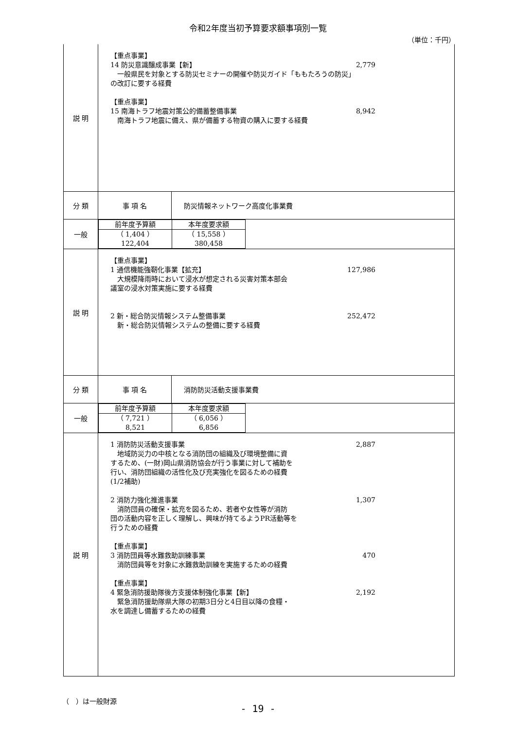令和2年度当初予算要求額事項別一覧
（単位：千円）
| 説 明 | 【重点事業】 14 防災意識醸成事業【新】 2,779 一般県民を対象とする防災セミナーの開催や防災ガイド「ももたろうの防災」 の改訂に要する経費 【重点事業】 15 南海トラフ地震対策公的備蓄整備事業 8,942 南海トラフ地震に備え、県が備蓄する物資の購入に要する経費 | |
| 分 類 | 事 項 名 | 防災情報ネットワーク高度化事業費 |
| 一般 | / 前年度予算額 / 本年度要求額 / / （ 1,404 ） 122,404 / （ 15,558 ） 380,458 / | |
| 説 明 | 【重点事業】 1 通信機能強靭化事業【拡充】 127,986 大規模降雨時において浸水が想定される災害対策本部会 議室の浸水対策実施に要する経費 2 新・総合防災情報システム整備事業 252,472 新・総合防災情報システムの整備に要する経費 | |
| 分 類 | 事 項 名 | 消防防災活動支援事業費 |
| 一般 | / 前年度予算額 / 本年度要求額 / / （ 7,721 ） 8,521 / （ 6,056 ） 6,856 / | |
| 説 明 | 1 消防防災活動支援事業 2,887 地域防災力の中核となる消防団の組織及び環境整備に資 するため、(一財)岡山県消防協会が行う事業に対して補助を 行い、消防団組織の活性化及び充実強化を図るための経費 (1/2補助) 2 消防力強化推進事業 1,307 消防団員の確保・拡充を図るため、若者や女性等が消防 団の活動内容を正しく理解し、興味が持てるようPR活動等を 行うための経費 【重点事業】 3 消防団員等水難救助訓練事業 470 消防団員等を対象に水難救助訓練を実施するための経費 【重点事業】 4 緊急消防援助隊後方支援体制強化事業【新】 2,192 緊急消防援助隊県大隊の初期3日分と4日目以降の食糧・ 水を調達し備蓄するための経費 | |
（　）は一般財源
- 19 -